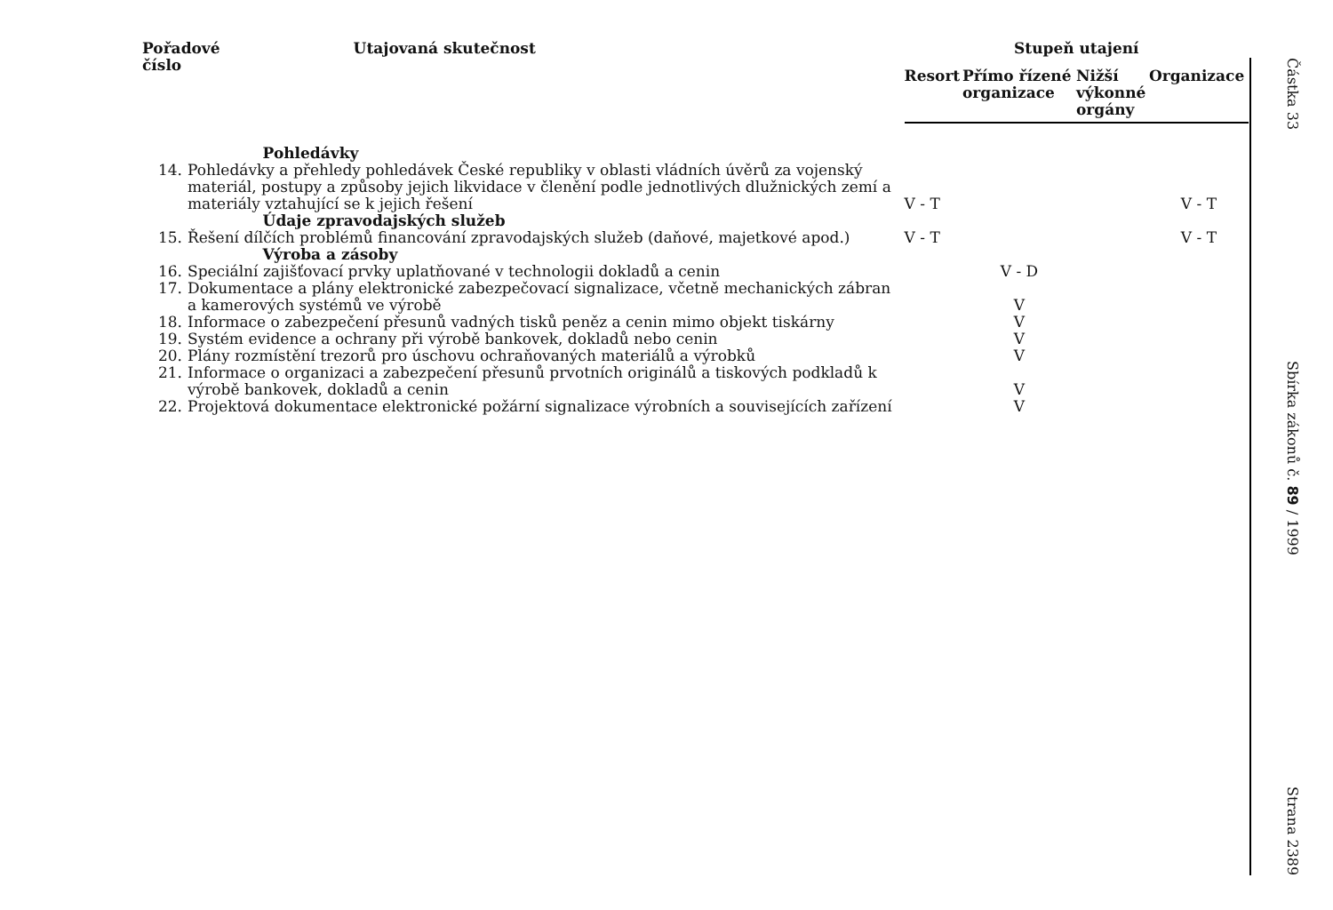| Pořadové číslo | Utajovaná skutečnost | Stupeň utajení | | | |
| --- | --- | --- | --- | --- | --- |
| | | Resort | Přímo řízené organizace | Nižší výkonné orgány | Organizace |
| | Pohledávky | | | | |
| / 14. / Pohledávky a přehledy pohledávek České republiky v oblasti vládních úvěrů za vojenský materiál, postupy a způsoby jejich likvidace v členění podle jednotlivých dlužnických zemí a materiály vztahující se k jejich řešení / | | V - T | | | V - T |
| | Údaje zpravodajských služeb | | | | |
| / 15. / Řešení dílčích problémů financování zpravodajských služeb (daňové, majetkové apod.) / | | V - T | | | V - T |
| | Výroba a zásoby | | | | |
| / 16. / Speciální zajišťovací prvky uplatňované v technologii dokladů a cenin / | | | V - D | | |
| / 17. / Dokumentace a plány elektronické zabezpečovací signalizace, včetně mechanických zábran a kamerových systémů ve výrobě / | | | V | | |
| / 18. / Informace o zabezpečení přesunů vadných tisků peněz a cenin mimo objekt tiskárny / | | | V | | |
| / 19. / Systém evidence a ochrany při výrobě bankovek, dokladů nebo cenin / | | | V | | |
| / 20. / Plány rozmístění trezorů pro úschovu ochraňovaných materiálů a výrobků / | | | V | | |
| / 21. / Informace o organizaci a zabezpečení přesunů prvotních originálů a tiskových podkladů k výrobě bankovek, dokladů a cenin / | | | V | | |
| / 22. / Projektová dokumentace elektronické požární signalizace výrobních a souvisejících zařízení / | | | V | | |
Částka 33
Sbírka zákonů č. 89 / 1999
Strana 2389